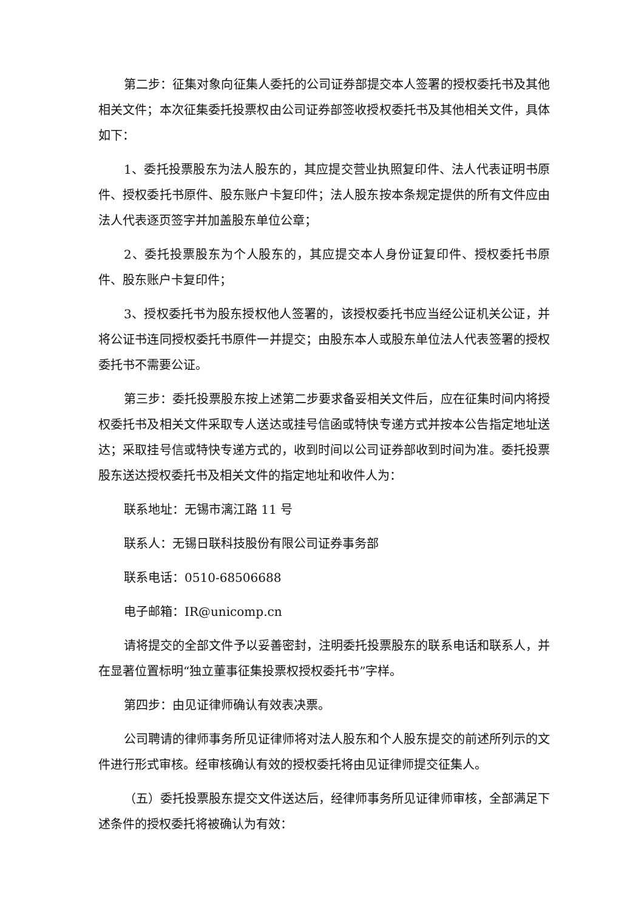第二步：征集对象向征集人委托的公司证券部提交本人签署的授权委托书及其他相关文件；本次征集委托投票权由公司证券部签收授权委托书及其他相关文件，具体如下：
1、委托投票股东为法人股东的，其应提交营业执照复印件、法人代表证明书原件、授权委托书原件、股东账户卡复印件；法人股东按本条规定提供的所有文件应由法人代表逐页签字并加盖股东单位公章；
2、委托投票股东为个人股东的，其应提交本人身份证复印件、授权委托书原件、股东账户卡复印件；
3、授权委托书为股东授权他人签署的，该授权委托书应当经公证机关公证，并将公证书连同授权委托书原件一并提交；由股东本人或股东单位法人代表签署的授权委托书不需要公证。
第三步：委托投票股东按上述第二步要求备妥相关文件后，应在征集时间内将授权委托书及相关文件采取专人送达或挂号信函或特快专递方式并按本公告指定地址送达；采取挂号信或特快专递方式的，收到时间以公司证券部收到时间为准。委托投票股东送达授权委托书及相关文件的指定地址和收件人为：
联系地址：无锡市漓江路 11 号
联系人：无锡日联科技股份有限公司证券事务部
联系电话：0510-68506688
电子邮箱：IR@unicomp.cn
请将提交的全部文件予以妥善密封，注明委托投票股东的联系电话和联系人，并在显著位置标明“独立董事征集投票权授权委托书”字样。
第四步：由见证律师确认有效表决票。
公司聘请的律师事务所见证律师将对法人股东和个人股东提交的前述所列示的文件进行形式审核。经审核确认有效的授权委托将由见证律师提交征集人。
（五）委托投票股东提交文件送达后，经律师事务所见证律师审核，全部满足下述条件的授权委托将被确认为有效：